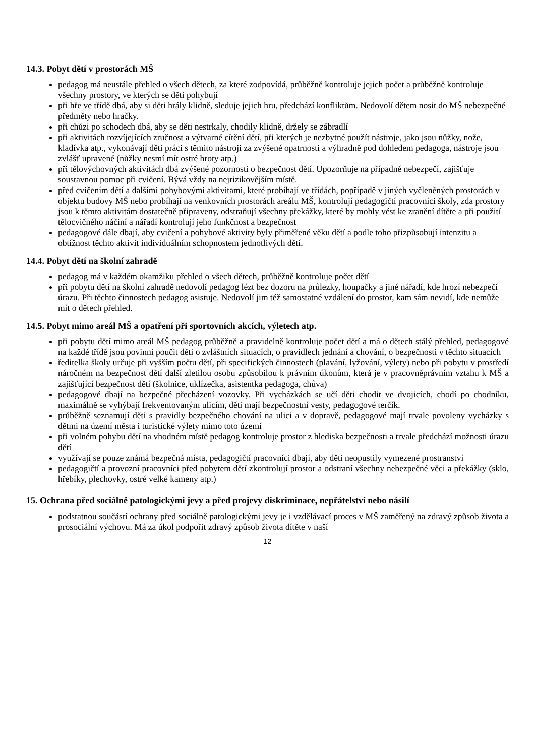14.3. Pobyt dětí v prostorách MŠ
pedagog má neustále přehled o všech dětech, za které zodpovídá, průběžně kontroluje jejich počet a průběžně kontroluje všechny prostory, ve kterých se děti pohybují
při hře ve třídě dbá, aby si děti hrály klidně, sleduje jejich hru, předchází konfliktům. Nedovolí dětem nosit do MŠ nebezpečné předměty nebo hračky.
při chůzi po schodech dbá, aby se děti nestrkaly, chodily klidně, držely se zábradlí
při aktivitách rozvíjejících zručnost a výtvarné cítění dětí, při kterých je nezbytné použít nástroje, jako jsou nůžky, nože, kladívka atp., vykonávají děti práci s těmito nástroji za zvýšené opatrnosti a výhradně pod dohledem pedagoga, nástroje jsou zvlášť upravené (nůžky nesmí mít ostré hroty atp.)
při tělovýchovných aktivitách dbá zvýšené pozornosti o bezpečnost dětí. Upozorňuje na případné nebezpečí, zajišťuje soustavnou pomoc při cvičení. Bývá vždy na nejrizikovějším místě.
před cvičením dětí a dalšími pohybovými aktivitami, které probíhají ve třídách, popřípadě v jiných vyčleněných prostorách v objektu budovy MŠ nebo probíhají na venkovních prostorách areálu MŠ, kontrolují pedagogičtí pracovníci školy, zda prostory jsou k těmto aktivitám dostatečně připraveny, odstraňují všechny překážky, které by mohly vést ke zranění dítěte a při použití tělocvičného náčiní a nářadí kontrolují jeho funkčnost a bezpečnost
pedagogové dále dbají, aby cvičení a pohybové aktivity byly přiměřené věku dětí a podle toho přizpůsobují intenzitu a obtížnost těchto aktivit individuálním schopnostem jednotlivých dětí.
14.4. Pobyt dětí na školní zahradě
pedagog má v každém okamžiku přehled o všech dětech, průběžně kontroluje počet dětí
při pobytu dětí na školní zahradě nedovolí pedagog lézt bez dozoru na průlezky, houpačky a jiné nářadí, kde hrozí nebezpečí úrazu. Při těchto činnostech pedagog asistuje. Nedovolí jim též samostatné vzdálení do prostor, kam sám nevidí, kde nemůže mít o dětech přehled.
14.5. Pobyt mimo areál MŠ a opatření při sportovních akcích, výletech atp.
při pobytu dětí mimo areál MŠ pedagog průběžně a pravidelně kontroluje počet dětí a má o dětech stálý přehled, pedagogové na každé třídě jsou povinni poučit děti o zvláštních situacích, o pravidlech jednání a chování, o bezpečnosti v těchto situacích
ředitelka školy určuje při vyšším počtu dětí, při specifických činnostech (plavání, lyžování, výlety) nebo při pobytu v prostředí náročném na bezpečnost dětí další zletilou osobu způsobilou k právním úkonům, která je v pracovněprávním vztahu k MŠ a zajišťující bezpečnost dětí (školnice, uklízečka, asistentka pedagoga, chůva)
pedagogové dbají na bezpečné přecházení vozovky. Při vycházkách se učí děti chodit ve dvojicích, chodí po chodníku, maximálně se vyhýbají frekventovaným ulicím, děti mají bezpečnostní vesty, pedagogové terčík.
průběžně seznamují děti s pravidly bezpečného chování na ulici a v dopravě, pedagogové mají trvale povoleny vycházky s dětmi na území města i turistické výlety mimo toto území
při volném pohybu dětí na vhodném místě pedagog kontroluje prostor z hlediska bezpečnosti a trvale předchází možnosti úrazu dětí
využívají se pouze známá bezpečná místa, pedagogičtí pracovníci dbají, aby děti neopustily vymezené prostranství
pedagogičtí a provozní pracovníci před pobytem dětí zkontrolují prostor a odstraní všechny nebezpečné věci a překážky (sklo, hřebíky, plechovky, ostré velké kameny atp.)
15. Ochrana před sociálně patologickými jevy a před projevy diskriminace, nepřátelství nebo násilí
podstatnou součástí ochrany před sociálně patologickými jevy je i vzdělávací proces v MŠ zaměřený na zdravý způsob života a prosociální výchovu. Má za úkol podpořit zdravý způsob života dítěte v naší
12